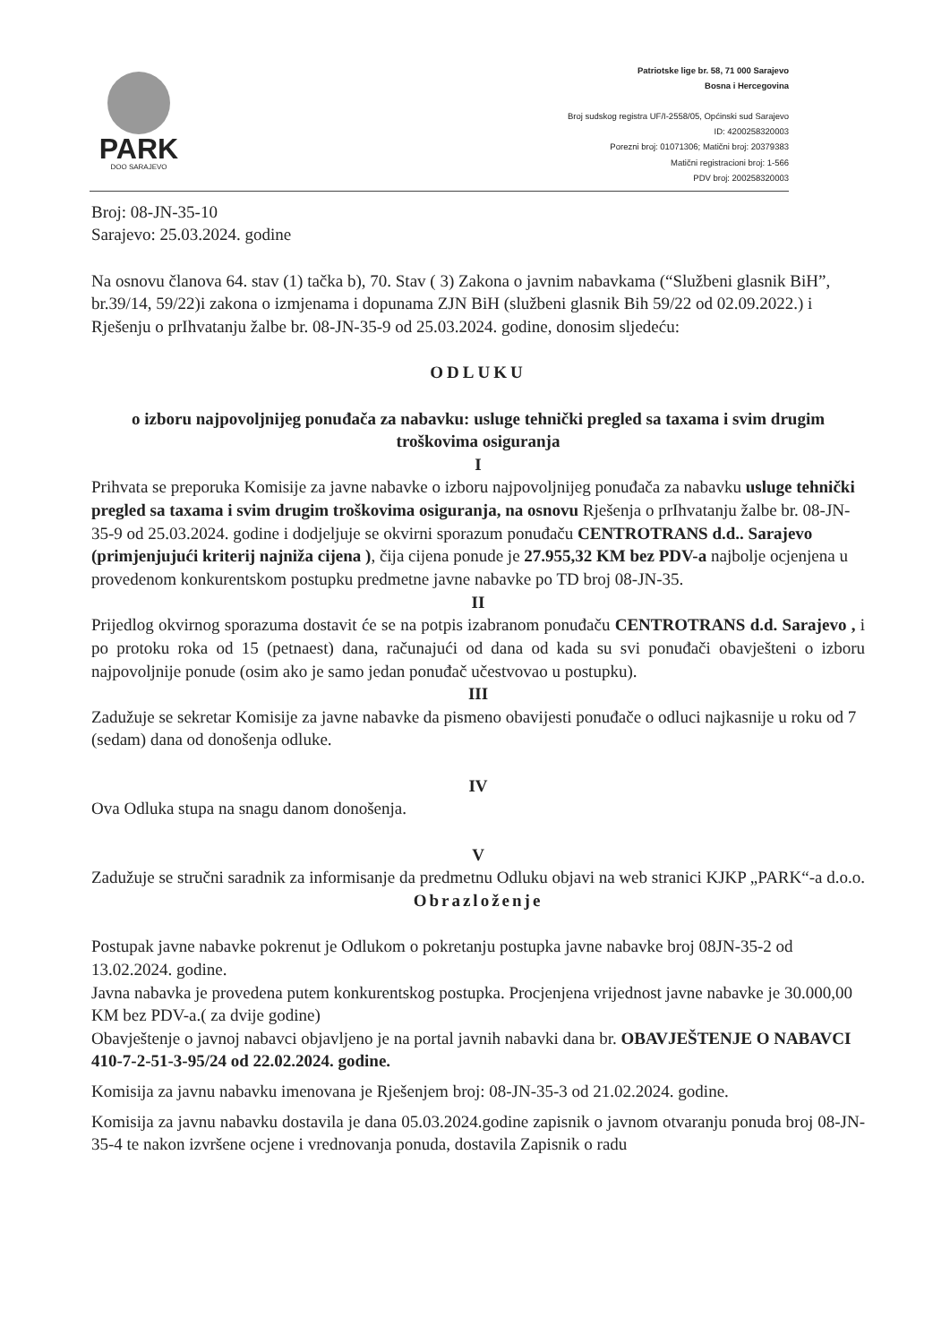PARK
DOO SARAJEVO
Patriotske lige br. 58, 71 000 Sarajevo
Bosna i Hercegovina
Broj sudskog registra UF/I-2558/05, Općinski sud Sarajevo
ID: 4200258320003
Porezni broj: 01071306; Matični broj: 20379383
Matični registracioni broj: 1-566
PDV broj: 200258320003
Broj: 08-JN-35-10
Sarajevo: 25.03.2024. godine
Na osnovu članova 64. stav (1) tačka b), 70. Stav ( 3) Zakona o javnim nabavkama (“Službeni glasnik BiH”, br.39/14, 59/22)i zakona o izmjenama i dopunama ZJN BiH (službeni glasnik Bih 59/22 od 02.09.2022.) i Rješenju o prIhvatanju žalbe br. 08-JN-35-9 od 25.03.2024. godine, donosim sljedeću:
ODLUKU
o izboru najpovoljnijeg ponuđača za nabavku: usluge tehnički pregled sa taxama i svim drugim troškovima osiguranja
I
Prihvata se preporuka Komisije za javne nabavke o izboru najpovoljnijeg ponuđača za nabavku usluge tehnički pregled sa taxama i svim drugim troškovima osiguranja, na osnovu Rješenja o prIhvatanju žalbe br. 08-JN-35-9 od 25.03.2024. godine i dodjeljuje se okvirni sporazum ponuđaču CENTROTRANS d.d.. Sarajevo (primjenjujući kriterij najniža cijena ), čija cijena ponude je 27.955,32 KM bez PDV-a najbolje ocjenjena u provedenom konkurentskom postupku predmetne javne nabavke po TD broj 08-JN-35.
II
Prijedlog okvirnog sporazuma dostavit će se na potpis izabranom ponuđaču CENTROTRANS d.d. Sarajevo , i po protoku roka od 15 (petnaest) dana, računajući od dana od kada su svi ponuđači obavješteni o izboru najpovoljnije ponude (osim ako je samo jedan ponuđač učestvovao u postupku).
III
Zadužuje se sekretar Komisije za javne nabavke da pismeno obavijesti ponuđače o odluci najkasnije u roku od 7 (sedam) dana od donošenja odluke.
IV
Ova Odluka stupa na snagu danom donošenja.
V
Zadužuje se stručni saradnik za informisanje da predmetnu Odluku objavi na web stranici KJKP „PARK“-a d.o.o.
Obrazloženje
Postupak javne nabavke pokrenut je Odlukom o pokretanju postupka javne nabavke broj 08JN-35-2 od 13.02.2024. godine.
Javna nabavka je provedena putem konkurentskog postupka. Procjenjena vrijednost javne nabavke je 30.000,00 KM bez PDV-a.( za dvije godine)
Obavještenje o javnoj nabavci objavljeno je na portal javnih nabavki dana br. OBAVJEŠTENJE O NABAVCI 410-7-2-51-3-95/24 od 22.02.2024. godine.
Komisija za javnu nabavku imenovana je Rješenjem broj: 08-JN-35-3 od 21.02.2024. godine.
Komisija za javnu nabavku dostavila je dana 05.03.2024.godine zapisnik o javnom otvaranju ponuda broj 08-JN-35-4 te nakon izvršene ocjene i vrednovanja ponuda, dostavila Zapisnik o radu